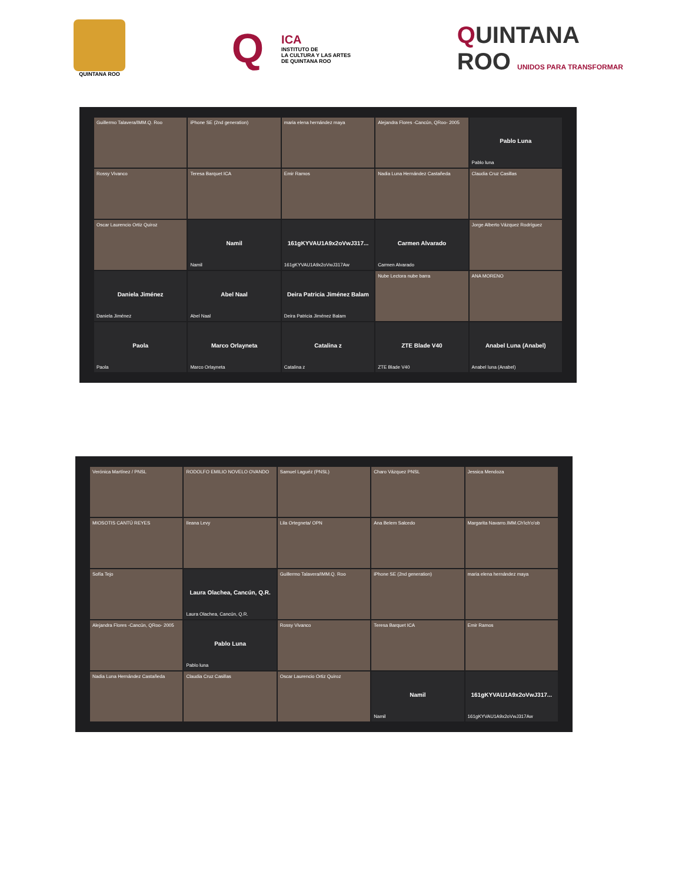QUINTANA ROO
Q
ICA
INSTITUTO DE
LA CULTURA Y LAS ARTES
DE QUINTANA ROO
QUINTANA
ROO UNIDOS PARA TRANSFORMAR
Guillermo Talavera/IMM.Q. Roo
iPhone SE (2nd generation)
maria elena hernández maya
Alejandra Flores -Cancún, QRoo- 2005
Pablo Luna
Pablo luna
Rossy Vivanco
Teresa Barquet ICA
Emir Ramos
Nadia Luna Hernández Castañeda
Claudia Cruz Casillas
Oscar Laurencio Ortiz Quiroz
Namil
Namil
161gKYVAU1A9x2oVwJ317...
161gKYVAU1A9x2oVwJ317Aw
Carmen Alvarado
Carmen Alvarado
Jorge Alberto Vázquez Rodríguez
Daniela Jiménez
Daniela Jiménez
Abel Naal
Abel Naal
Deira Patricia Jiménez Balam
Deira Patricia Jiménez Balam
Nube Lectora nube barra
ANA MORENO
Paola
Paola
Marco Orlayneta
Marco Orlayneta
Catalina z
Catalina z
ZTE Blade V40
ZTE Blade V40
Anabel Luna (Anabel)
Anabel luna (Anabel)
Verónica Martínez / PNSL
RODOLFO EMILIO NOVELO OVANDO
Samuel Laguéz (PNSL)
Charo Vázquez PNSL
Jessica Mendoza
MIOSOTIS CANTÚ REYES
Ileana Levy
Lila Ortegneta/ OPN
Ana Belem Salcedo
Margarita Navarro.IMM.Ch'ich'o'ob
Sofía Tejo
Laura Olachea, Cancún, Q.R.
Laura Olachea, Cancún, Q.R.
Guillermo Talavera/IMM.Q. Roo
iPhone SE (2nd generation)
maria elena hernández maya
Alejandra Flores -Cancún, QRoo- 2005
Pablo Luna
Pablo luna
Rossy Vivanco
Teresa Barquet ICA
Emir Ramos
Nadia Luna Hernández Castañeda
Claudia Cruz Casillas
Oscar Laurencio Ortiz Quiroz
Namil
Namil
161gKYVAU1A9x2oVwJ317...
161gKYVAU1A9x2oVwJ317Aw